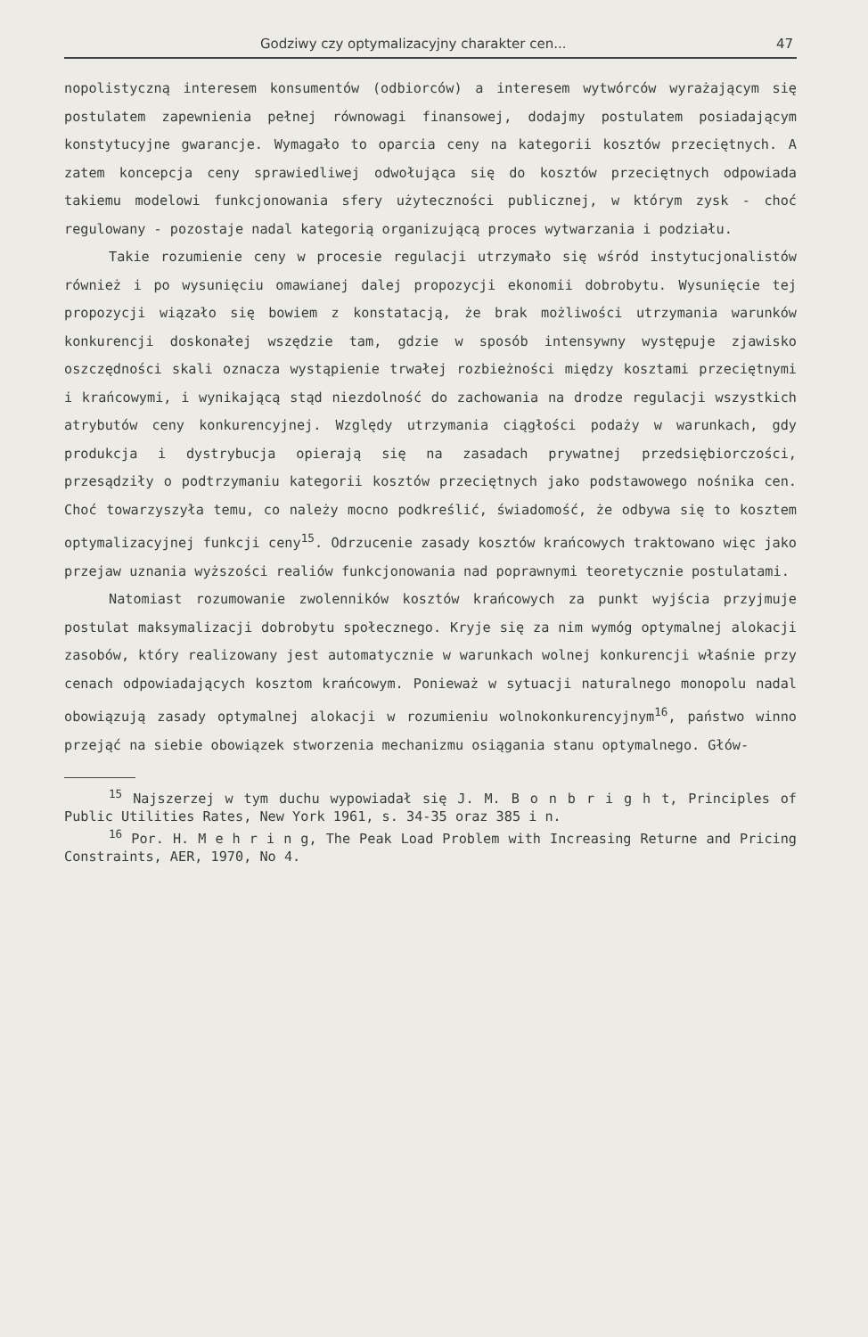Godziwy czy optymalizacyjny charakter cen... 47
nopolistyczną interesem konsumentów (odbiorców) a interesem wytwórców wyrażającym się postulatem zapewnienia pełnej równowagi finansowej, dodajmy postulatem posiadającym konstytucyjne gwarancje. Wymagało to oparcia ceny na kategorii kosztów przeciętnych. A zatem koncepcja ceny sprawiedliwej odwołująca się do kosztów przeciętnych odpowiada takiemu modelowi funkcjonowania sfery użyteczności publicznej, w którym zysk - choć regulowany - pozostaje nadal kategorią organizującą proces wytwarzania i podziału.
Takie rozumienie ceny w procesie regulacji utrzymało się wśród instytucjonalistów również i po wysunięciu omawianej dalej propozycji ekonomii dobrobytu. Wysunięcie tej propozycji wiązało się bowiem z konstatacją, że brak możliwości utrzymania warunków konkurencji doskonałej wszędzie tam, gdzie w sposób intensywny występuje zjawisko oszczędności skali oznacza wystąpienie trwałej rozbieżności między kosztami przeciętnymi i krańcowymi, i wynikającą stąd niezdolność do zachowania na drodze regulacji wszystkich atrybutów ceny konkurencyjnej. Względy utrzymania ciągłości podaży w warunkach, gdy produkcja i dystrybucja opierają się na zasadach prywatnej przedsiębiorczości, przesądziły o podtrzymaniu kategorii kosztów przeciętnych jako podstawowego nośnika cen. Choć towarzyszyła temu, co należy mocno podkreślić, świadomość, że odbywa się to kosztem optymalizacyjnej funkcji ceny<sup>15</sup>. Odrzucenie zasady kosztów krańcowych traktowano więc jako przejaw uznania wyższości realiów funkcjonowania nad poprawnymi teoretycznie postulatami.
Natomiast rozumowanie zwolenników kosztów krańcowych za punkt wyjścia przyjmuje postulat maksymalizacji dobrobytu społecznego. Kryje się za nim wymóg optymalnej alokacji zasobów, który realizowany jest automatycznie w warunkach wolnej konkurencji właśnie przy cenach odpowiadających kosztom krańcowym. Ponieważ w sytuacji naturalnego monopolu nadal obowiązują zasady optymalnej alokacji w rozumieniu wolnokonkurencyjnym<sup>16</sup>, państwo winno przejąć na siebie obowiązek stworzenia mechanizmu osiągania stanu optymalnego. Głów-
<sup>15</sup> Najszerzej w tym duchu wypowiadał się J. M. B o n b r i g h t, Principles of Public Utilities Rates, New York 1961, s. 34-35 oraz 385 i n.
<sup>16</sup> Por. H. M e h r i n g, The Peak Load Problem with Increasing Returne and Pricing Constraints, AER, 1970, No 4.